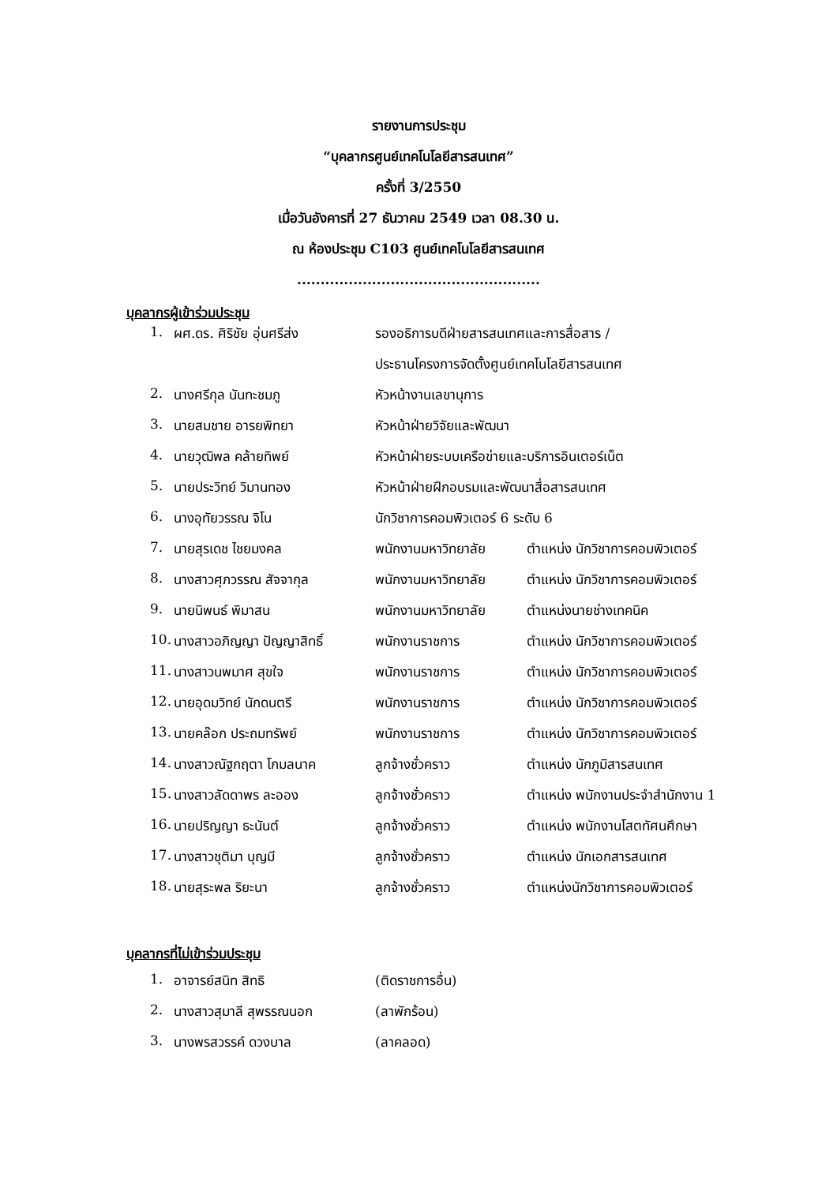รายงานการประชุม
“บุคลากรศูนย์เทคโนโลยีสารสนเทศ”
ครั้งที่ 3/2550
เมื่อวันอังคารที่ 27 ธันวาคม 2549 เวลา 08.30 น.
ณ ห้องประชุม C103 ศูนย์เทคโนโลยีสารสนเทศ
....................................................
บุคลากรผู้เข้าร่วมประชุม
| 1. | ผศ.ดร. ศิริชัย อุ่นศรีส่ง | รองอธิการบดีฝ่ายสารสนเทศและการสื่อสาร / | |
| | | ประธานโครงการจัดตั้งศูนย์เทคโนโลยีสารสนเทศ | |
| 2. | นางศรีกุล นันทะชมภู | หัวหน้างานเลขานุการ | |
| 3. | นายสมชาย อารยพิทยา | หัวหน้าฝ่ายวิจัยและพัฒนา | |
| 4. | นายวุฒิพล คล้ายทิพย์ | หัวหน้าฝ่ายระบบเครือข่ายและบริการอินเตอร์เน็ต | |
| 5. | นายประวิทย์ วิมานทอง | หัวหน้าฝ่ายฝึกอบรมและพัฒนาสื่อสารสนเทศ | |
| 6. | นางอุทัยวรรณ จิโน | นักวิชาการคอมพิวเตอร์ 6 ระดับ 6 | |
| 7. | นายสุรเดช ไชยมงคล | พนักงานมหาวิทยาลัย | ตำแหน่ง นักวิชาการคอมพิวเตอร์ |
| 8. | นางสาวศุภวรรณ สัจจากุล | พนักงานมหาวิทยาลัย | ตำแหน่ง นักวิชาการคอมพิวเตอร์ |
| 9. | นายนิพนธ์ พิมาสน | พนักงานมหาวิทยาลัย | ตำแหน่งนายช่างเทคนิค |
| 10. | นางสาวอภิญญา ปัญญาสิทธิ์ | พนักงานราชการ | ตำแหน่ง นักวิชาการคอมพิวเตอร์ |
| 11. | นางสาวนพมาศ สุขใจ | พนักงานราชการ | ตำแหน่ง นักวิชาการคอมพิวเตอร์ |
| 12. | นายอุดมวิทย์ นักดนตรี | พนักงานราชการ | ตำแหน่ง นักวิชาการคอมพิวเตอร์ |
| 13. | นายคล๊อก ประถมทรัพย์ | พนักงานราชการ | ตำแหน่ง นักวิชาการคอมพิวเตอร์ |
| 14. | นางสาวณัฐกฤตา โกมลนาค | ลูกจ้างชั่วคราว | ตำแหน่ง นักภูมิสารสนเทศ |
| 15. | นางสาวลัดดาพร ละออง | ลูกจ้างชั่วคราว | ตำแหน่ง พนักงานประจำสำนักงาน 1 |
| 16. | นายปริญญา ธะนันต์ | ลูกจ้างชั่วคราว | ตำแหน่ง พนักงานโสตทัศนศึกษา |
| 17. | นางสาวชุติมา บุญมี | ลูกจ้างชั่วคราว | ตำแหน่ง นักเอกสารสนเทศ |
| 18. | นายสุระพล ริยะนา | ลูกจ้างชั่วคราว | ตำแหน่งนักวิชาการคอมพิวเตอร์ |
บุคลากรที่ไม่เข้าร่วมประชุม
| 1. | อาจารย์สนิท สิทธิ | (ติดราชการอื่น) |
| 2. | นางสาวสุมาลี สุพรรณนอก | (ลาพักร้อน) |
| 3. | นางพรสวรรค์ ดวงบาล | (ลาคลอด) |